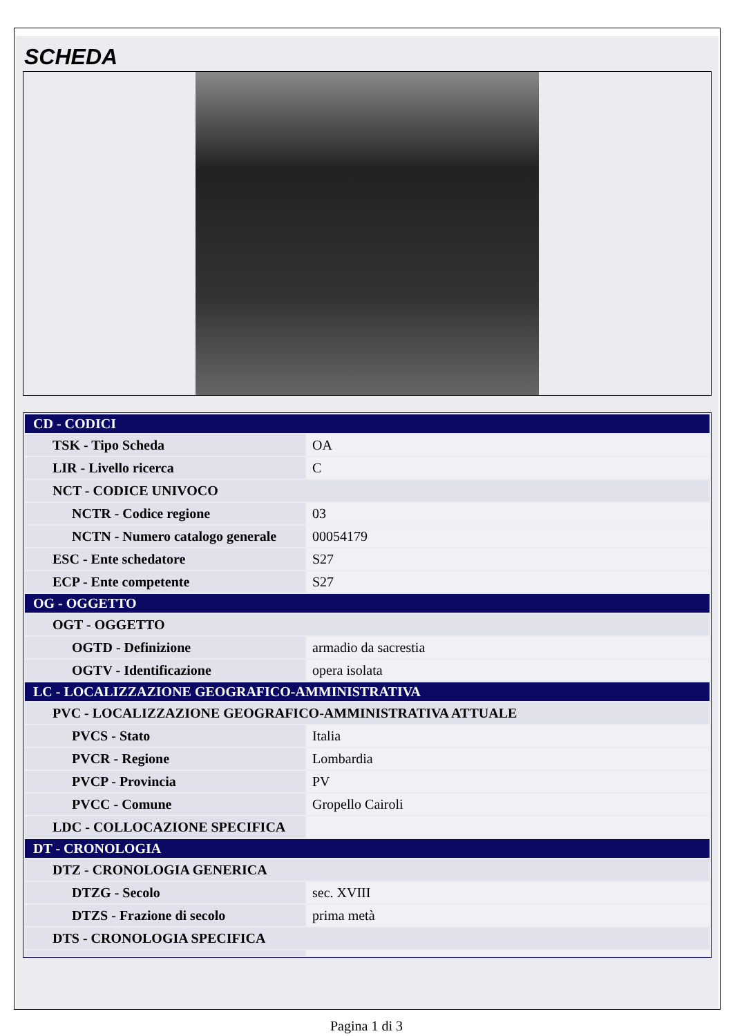SCHEDA
| CD - CODICI | |
| TSK - Tipo Scheda | OA |
| LIR - Livello ricerca | C |
| NCT - CODICE UNIVOCO | |
| NCTR - Codice regione | 03 |
| NCTN - Numero catalogo generale | 00054179 |
| ESC - Ente schedatore | S27 |
| ECP - Ente competente | S27 |
| OG - OGGETTO | |
| OGT - OGGETTO | |
| OGTD - Definizione | armadio da sacrestia |
| OGTV - Identificazione | opera isolata |
| LC - LOCALIZZAZIONE GEOGRAFICO-AMMINISTRATIVA | |
| PVC - LOCALIZZAZIONE GEOGRAFICO-AMMINISTRATIVA ATTUALE | |
| PVCS - Stato | Italia |
| PVCR - Regione | Lombardia |
| PVCP - Provincia | PV |
| PVCC - Comune | Gropello Cairoli |
| LDC - COLLOCAZIONE SPECIFICA | |
| DT - CRONOLOGIA | |
| DTZ - CRONOLOGIA GENERICA | |
| DTZG - Secolo | sec. XVIII |
| DTZS - Frazione di secolo | prima metà |
| DTS - CRONOLOGIA SPECIFICA | |
Pagina 1 di 3